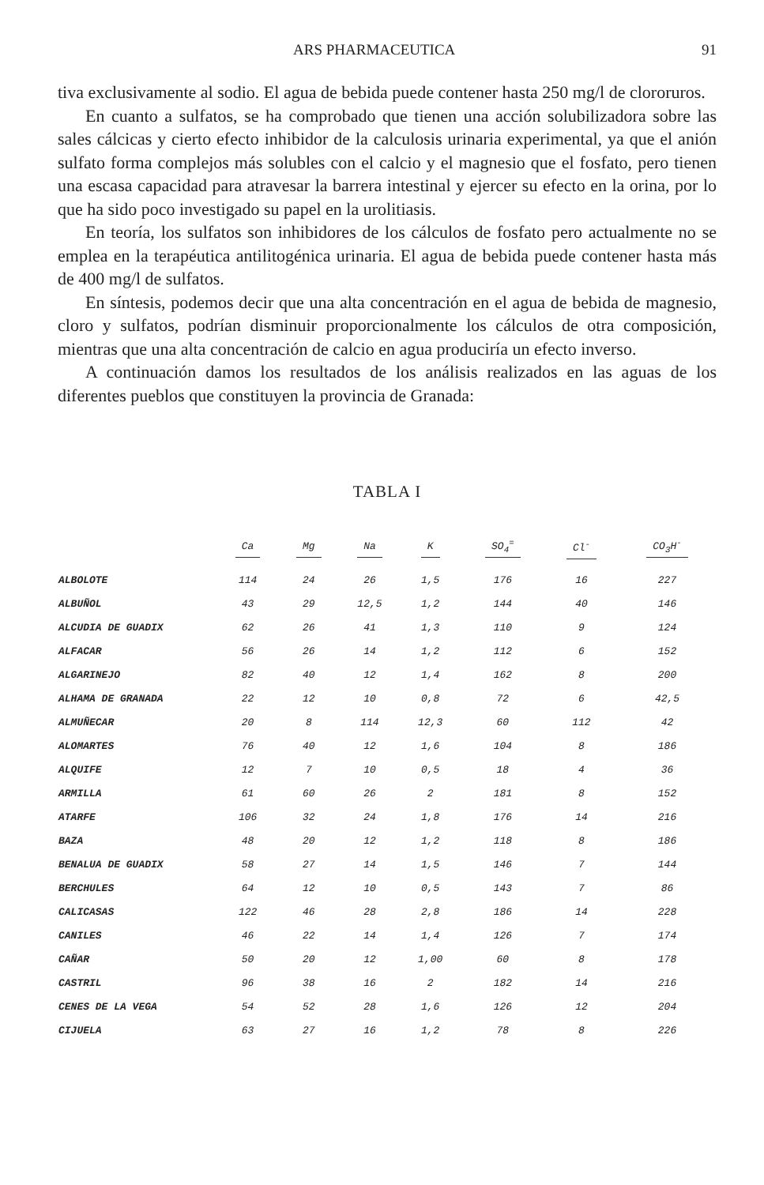ARS PHARMACEUTICA 91
tiva exclusivamente al sodio. El agua de bebida puede contener hasta 250 mg/l de clororuros.
En cuanto a sulfatos, se ha comprobado que tienen una acción solubilizadora sobre las sales cálcicas y cierto efecto inhibidor de la calculosis urinaria experimental, ya que el anión sulfato forma complejos más solubles con el calcio y el magnesio que el fosfato, pero tienen una escasa capacidad para atravesar la barrera intestinal y ejercer su efecto en la orina, por lo que ha sido poco investigado su papel en la urolitiasis.
En teoría, los sulfatos son inhibidores de los cálculos de fosfato pero actualmente no se emplea en la terapéutica antilitogénica urinaria. El agua de bebida puede contener hasta más de 400 mg/l de sulfatos.
En síntesis, podemos decir que una alta concentración en el agua de bebida de magnesio, cloro y sulfatos, podrían disminuir proporcionalmente los cálculos de otra composición, mientras que una alta concentración de calcio en agua produciría un efecto inverso.
A continuación damos los resultados de los análisis realizados en las aguas de los diferentes pueblos que constituyen la provincia de Granada:
TABLA I
| | Ca | Mg | Na | K | SO<sub>4</sub><sup>=</sup> | Cl<sup>-</sup> | CO<sub>3</sub>H<sup>-</sup> |
| --- | --- | --- | --- | --- | --- | --- | --- |
| ALBOLOTE | 114 | 24 | 26 | 1,5 | 176 | 16 | 227 |
| ALBUÑOL | 43 | 29 | 12,5 | 1,2 | 144 | 40 | 146 |
| ALCUDIA DE GUADIX | 62 | 26 | 41 | 1,3 | 110 | 9 | 124 |
| ALFACAR | 56 | 26 | 14 | 1,2 | 112 | 6 | 152 |
| ALGARINEJO | 82 | 40 | 12 | 1,4 | 162 | 8 | 200 |
| ALHAMA DE GRANADA | 22 | 12 | 10 | 0,8 | 72 | 6 | 42,5 |
| ALMUÑECAR | 20 | 8 | 114 | 12,3 | 60 | 112 | 42 |
| ALOMARTES | 76 | 40 | 12 | 1,6 | 104 | 8 | 186 |
| ALQUIFE | 12 | 7 | 10 | 0,5 | 18 | 4 | 36 |
| ARMILLA | 61 | 60 | 26 | 2 | 181 | 8 | 152 |
| ATARFE | 106 | 32 | 24 | 1,8 | 176 | 14 | 216 |
| BAZA | 48 | 20 | 12 | 1,2 | 118 | 8 | 186 |
| BENALUA DE GUADIX | 58 | 27 | 14 | 1,5 | 146 | 7 | 144 |
| BERCHULES | 64 | 12 | 10 | 0,5 | 143 | 7 | 86 |
| CALICASAS | 122 | 46 | 28 | 2,8 | 186 | 14 | 228 |
| CANILES | 46 | 22 | 14 | 1,4 | 126 | 7 | 174 |
| CAÑAR | 50 | 20 | 12 | 1,00 | 60 | 8 | 178 |
| CASTRIL | 96 | 38 | 16 | 2 | 182 | 14 | 216 |
| CENES DE LA VEGA | 54 | 52 | 28 | 1,6 | 126 | 12 | 204 |
| CIJUELA | 63 | 27 | 16 | 1,2 | 78 | 8 | 226 |